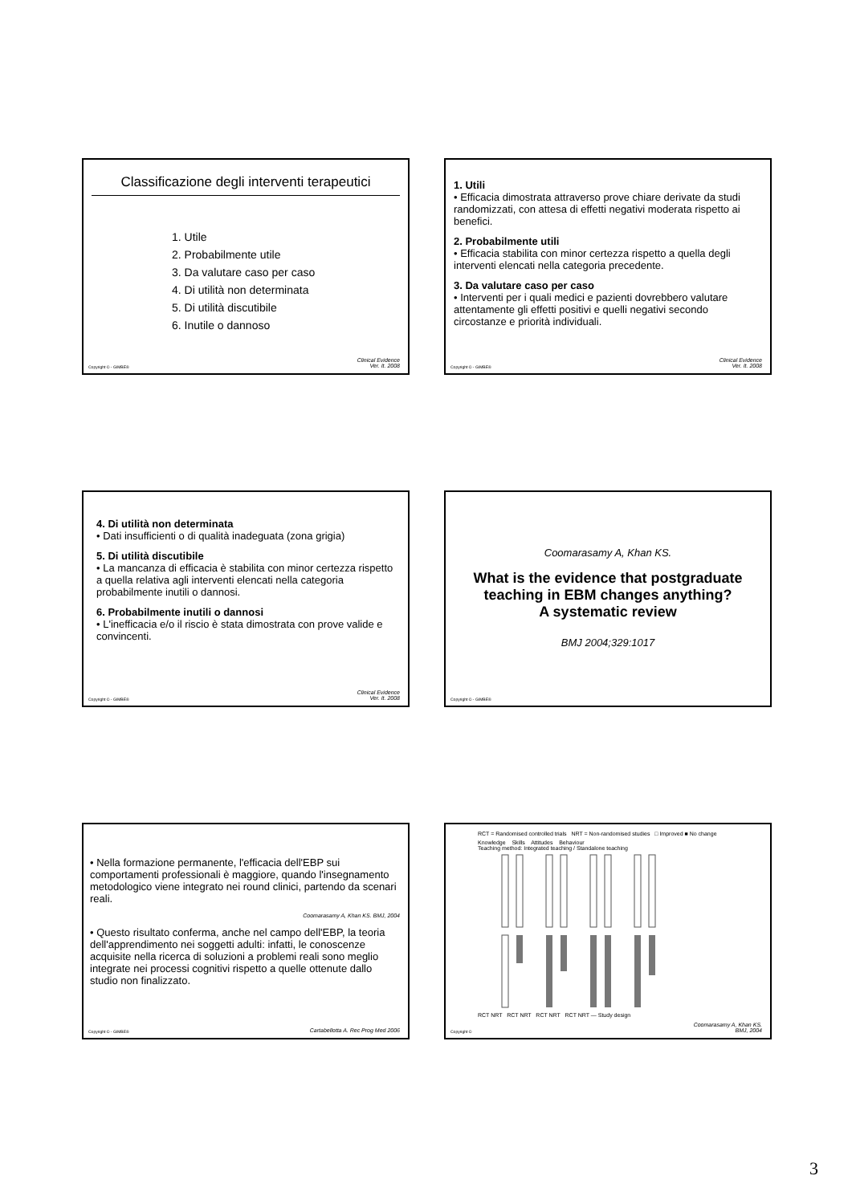Classificazione degli interventi terapeutici
1. Utile
2. Probabilmente utile
3. Da valutare caso per caso
4. Di utilità non determinata
5. Di utilità discutibile
6. Inutile o dannoso
Copyright © - GIMBE®
Clinical Evidence
Ver. It. 2008
1. Utili
• Efficacia dimostrata attraverso prove chiare derivate da studi randomizzati, con attesa di effetti negativi moderata rispetto ai benefici.
2. Probabilmente utili
• Efficacia stabilita con minor certezza rispetto a quella degli interventi elencati nella categoria precedente.
3. Da valutare caso per caso
• Interventi per i quali medici e pazienti dovrebbero valutare attentamente gli effetti positivi e quelli negativi secondo circostanze e priorità individuali.
Copyright © - GIMBE®
Clinical Evidence
Ver. It. 2008
4. Di utilità non determinata
• Dati insufficienti o di qualità inadeguata (zona grigia)
5. Di utilità discutibile
• La mancanza di efficacia è stabilita con minor certezza rispetto a quella relativa agli interventi elencati nella categoria probabilmente inutili o dannosi.
6. Probabilmente inutili o dannosi
• L'inefficacia e/o il riscio è stata dimostrata con prove valide e convincenti.
Copyright © - GIMBE®
Clinical Evidence
Ver. It. 2008
Coomarasamy A, Khan KS.
What is the evidence that postgraduate teaching in EBM changes anything?
A systematic review
BMJ 2004;329:1017
Copyright © - GIMBE®
• Nella formazione permanente, l'efficacia dell'EBP sui comportamenti professionali è maggiore, quando l'insegnamento metodologico viene integrato nei round clinici, partendo da scenari reali.
Coomarasamy A, Khan KS. BMJ, 2004
• Questo risultato conferma, anche nel campo dell'EBP, la teoria dell'apprendimento nei soggetti adulti: infatti, le conoscenze acquisite nella ricerca di soluzioni a problemi reali sono meglio integrate nei processi cognitivi rispetto a quelle ottenute dallo studio non finalizzato.
Copyright © - GIMBE®
Cartabellotta A. Rec Prog Med 2006
RCT = Randomised controlled trials NRT = Non-randomised studies □ Improved ■ No change
Knowledge Skills Attitudes Behaviour
Teaching method: Integrated teaching / Standalone teaching
RCT NRT RCT NRT RCT NRT RCT NRT — Study design
Copyright ©
Coomarasamy A, Khan KS.
BMJ, 2004
3